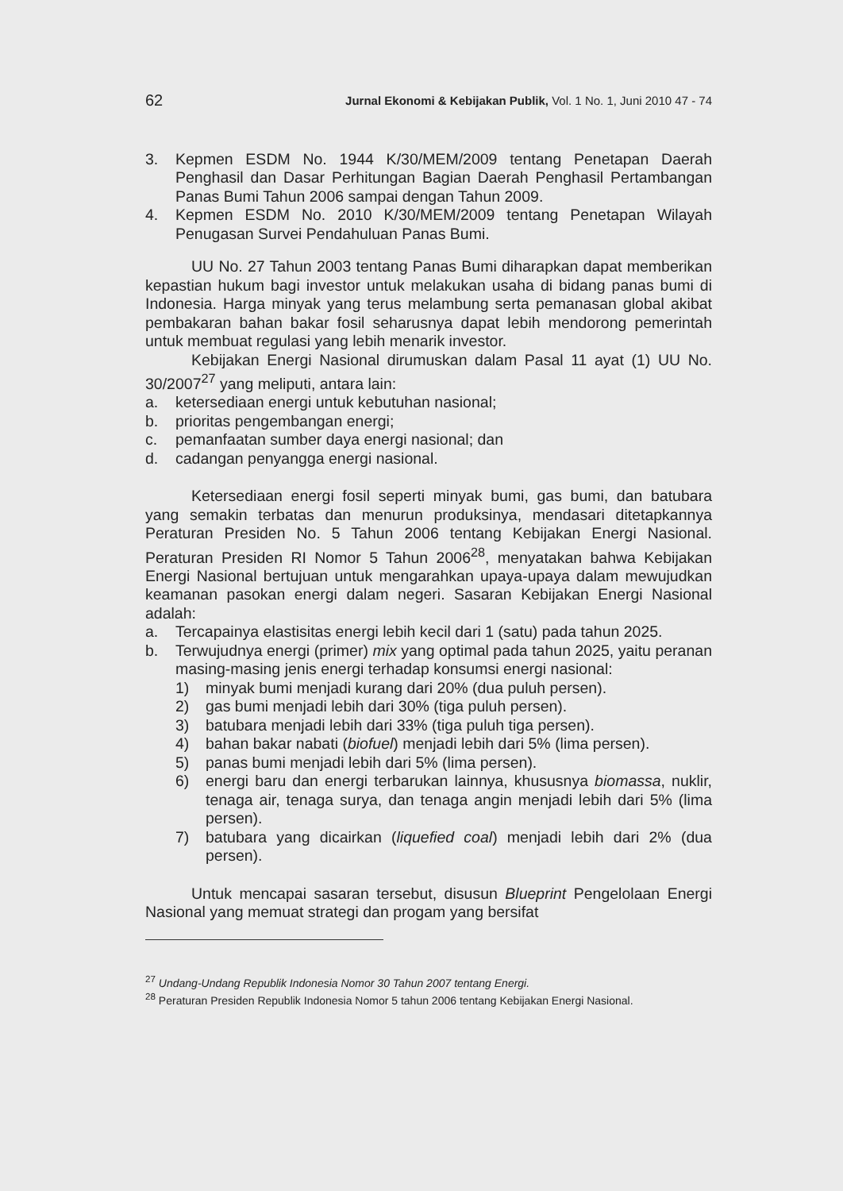62 Jurnal Ekonomi & Kebijakan Publik, Vol. 1 No. 1, Juni 2010 47 - 74
3. Kepmen ESDM No. 1944 K/30/MEM/2009 tentang Penetapan Daerah Penghasil dan Dasar Perhitungan Bagian Daerah Penghasil Pertambangan Panas Bumi Tahun 2006 sampai dengan Tahun 2009.
4. Kepmen ESDM No. 2010 K/30/MEM/2009 tentang Penetapan Wilayah Penugasan Survei Pendahuluan Panas Bumi.
UU No. 27 Tahun 2003 tentang Panas Bumi diharapkan dapat memberikan kepastian hukum bagi investor untuk melakukan usaha di bidang panas bumi di Indonesia. Harga minyak yang terus melambung serta pemanasan global akibat pembakaran bahan bakar fosil seharusnya dapat lebih mendorong pemerintah untuk membuat regulasi yang lebih menarik investor.
Kebijakan Energi Nasional dirumuskan dalam Pasal 11 ayat (1) UU No. 30/2007<sup>27</sup> yang meliputi, antara lain:
a. ketersediaan energi untuk kebutuhan nasional;
b. prioritas pengembangan energi;
c. pemanfaatan sumber daya energi nasional; dan
d. cadangan penyangga energi nasional.
Ketersediaan energi fosil seperti minyak bumi, gas bumi, dan batubara yang semakin terbatas dan menurun produksinya, mendasari ditetapkannya Peraturan Presiden No. 5 Tahun 2006 tentang Kebijakan Energi Nasional. Peraturan Presiden RI Nomor 5 Tahun 2006<sup>28</sup>, menyatakan bahwa Kebijakan Energi Nasional bertujuan untuk mengarahkan upaya-upaya dalam mewujudkan keamanan pasokan energi dalam negeri. Sasaran Kebijakan Energi Nasional adalah:
a. Tercapainya elastisitas energi lebih kecil dari 1 (satu) pada tahun 2025.
b. Terwujudnya energi (primer) mix yang optimal pada tahun 2025, yaitu peranan masing-masing jenis energi terhadap konsumsi energi nasional:
1) minyak bumi menjadi kurang dari 20% (dua puluh persen).
2) gas bumi menjadi lebih dari 30% (tiga puluh persen).
3) batubara menjadi lebih dari 33% (tiga puluh tiga persen).
4) bahan bakar nabati (biofuel) menjadi lebih dari 5% (lima persen).
5) panas bumi menjadi lebih dari 5% (lima persen).
6) energi baru dan energi terbarukan lainnya, khususnya biomassa, nuklir, tenaga air, tenaga surya, dan tenaga angin menjadi lebih dari 5% (lima persen).
7) batubara yang dicairkan (liquefied coal) menjadi lebih dari 2% (dua persen).
Untuk mencapai sasaran tersebut, disusun Blueprint Pengelolaan Energi Nasional yang memuat strategi dan progam yang bersifat
<sup>27</sup> Undang-Undang Republik Indonesia Nomor 30 Tahun 2007 tentang Energi.
<sup>28</sup> Peraturan Presiden Republik Indonesia Nomor 5 tahun 2006 tentang Kebijakan Energi Nasional.